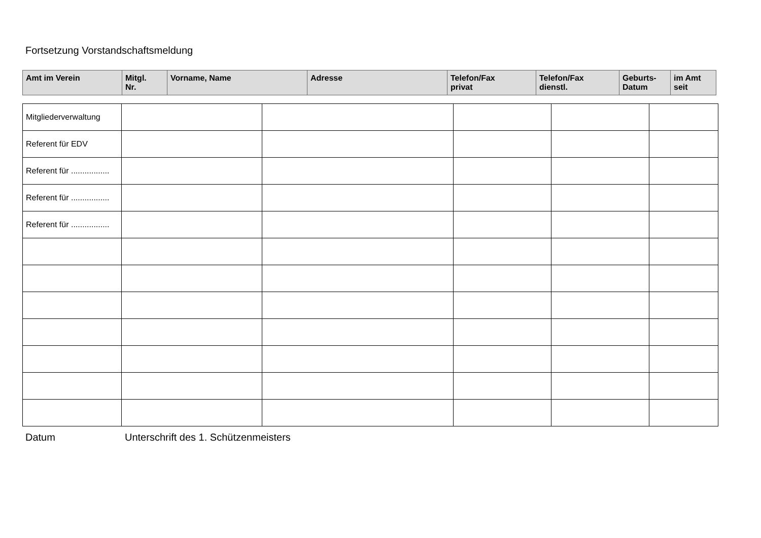Fortsetzung Vorstandschaftsmeldung
| Amt im Verein | Mitgl. Nr. | Vorname, Name | Adresse | Telefon/Fax privat | Telefon/Fax dienstl. | Geburts- Datum | im Amt seit |
| --- | --- | --- | --- | --- | --- | --- | --- |
| Mitgliederverwaltung | | | | | |
| Referent für EDV | | | | | |
| Referent für ................. | | | | | |
| Referent für ................. | | | | | |
| Referent für ................. | | | | | |
Datum Unterschrift des 1. Schützenmeisters